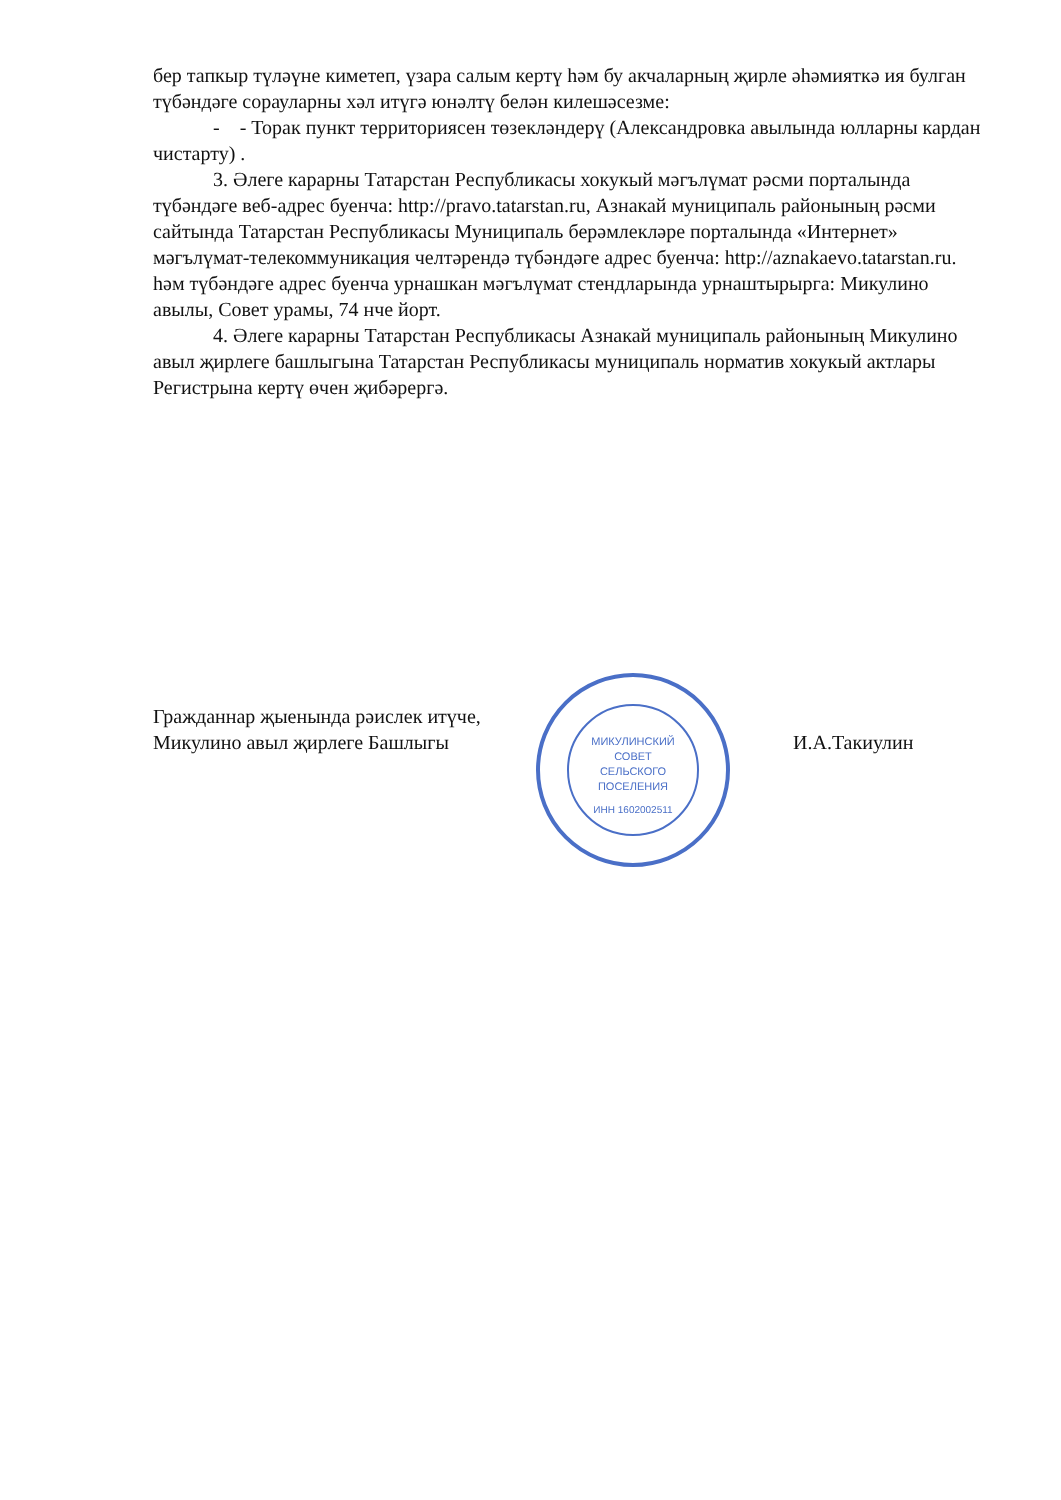бер тапкыр түләүне киметеп, үзара салым кертү һәм бу акчаларның җирле әһәмияткә ия булган түбәндәге сорауларны хәл итүгә юнәлтү белән килешәсезме:
- - Торак пункт территориясен төзекләндерү (Александровка авылында юлларны кардан чистарту) .
3. Әлеге карарны Татарстан Республикасы хокукый мәгълүмат рәсми порталында түбәндәге веб-адрес буенча: http://pravo.tatarstan.ru, Азнакай муниципаль районының рәсми сайтында Татарстан Республикасы Муниципаль берәмлекләре порталында «Интернет» мәгълүмат-телекоммуникация челтәрендә түбәндәге адрес буенча: http://aznakaevo.tatarstan.ru. һәм түбәндәге адрес буенча урнашкан мәгълүмат стендларында урнаштырырга: Микулино авылы, Совет урамы, 74 нче йорт.
4. Әлеге карарны Татарстан Республикасы Азнакай муниципаль районының Микулино авыл җирлеге башлыгына Татарстан Республикасы муниципаль норматив хокукый актлары Регистрына кертү өчен җибәрергә.
Гражданнар җыенында рәислек итүче,
Микулино авыл җирлеге Башлыгы
МИКУЛИНСКИЙ
СОВЕТ
СЕЛЬСКОГО
ПОСЕЛЕНИЯ
ИНН 1602002511
И.А.Такиулин